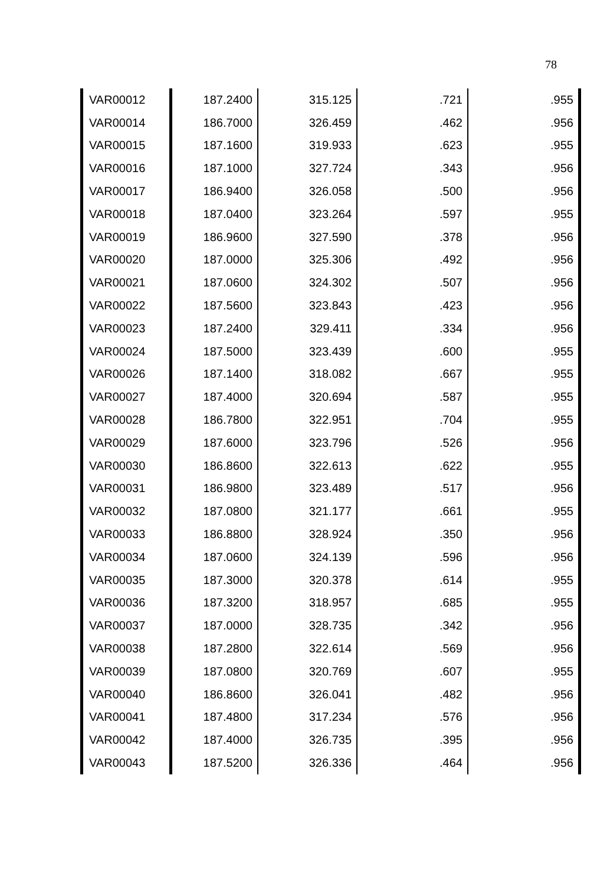78
| VAR00012 | 187.2400 | 315.125 | .721 | .955 |
| VAR00014 | 186.7000 | 326.459 | .462 | .956 |
| VAR00015 | 187.1600 | 319.933 | .623 | .955 |
| VAR00016 | 187.1000 | 327.724 | .343 | .956 |
| VAR00017 | 186.9400 | 326.058 | .500 | .956 |
| VAR00018 | 187.0400 | 323.264 | .597 | .955 |
| VAR00019 | 186.9600 | 327.590 | .378 | .956 |
| VAR00020 | 187.0000 | 325.306 | .492 | .956 |
| VAR00021 | 187.0600 | 324.302 | .507 | .956 |
| VAR00022 | 187.5600 | 323.843 | .423 | .956 |
| VAR00023 | 187.2400 | 329.411 | .334 | .956 |
| VAR00024 | 187.5000 | 323.439 | .600 | .955 |
| VAR00026 | 187.1400 | 318.082 | .667 | .955 |
| VAR00027 | 187.4000 | 320.694 | .587 | .955 |
| VAR00028 | 186.7800 | 322.951 | .704 | .955 |
| VAR00029 | 187.6000 | 323.796 | .526 | .956 |
| VAR00030 | 186.8600 | 322.613 | .622 | .955 |
| VAR00031 | 186.9800 | 323.489 | .517 | .956 |
| VAR00032 | 187.0800 | 321.177 | .661 | .955 |
| VAR00033 | 186.8800 | 328.924 | .350 | .956 |
| VAR00034 | 187.0600 | 324.139 | .596 | .956 |
| VAR00035 | 187.3000 | 320.378 | .614 | .955 |
| VAR00036 | 187.3200 | 318.957 | .685 | .955 |
| VAR00037 | 187.0000 | 328.735 | .342 | .956 |
| VAR00038 | 187.2800 | 322.614 | .569 | .956 |
| VAR00039 | 187.0800 | 320.769 | .607 | .955 |
| VAR00040 | 186.8600 | 326.041 | .482 | .956 |
| VAR00041 | 187.4800 | 317.234 | .576 | .956 |
| VAR00042 | 187.4000 | 326.735 | .395 | .956 |
| VAR00043 | 187.5200 | 326.336 | .464 | .956 |